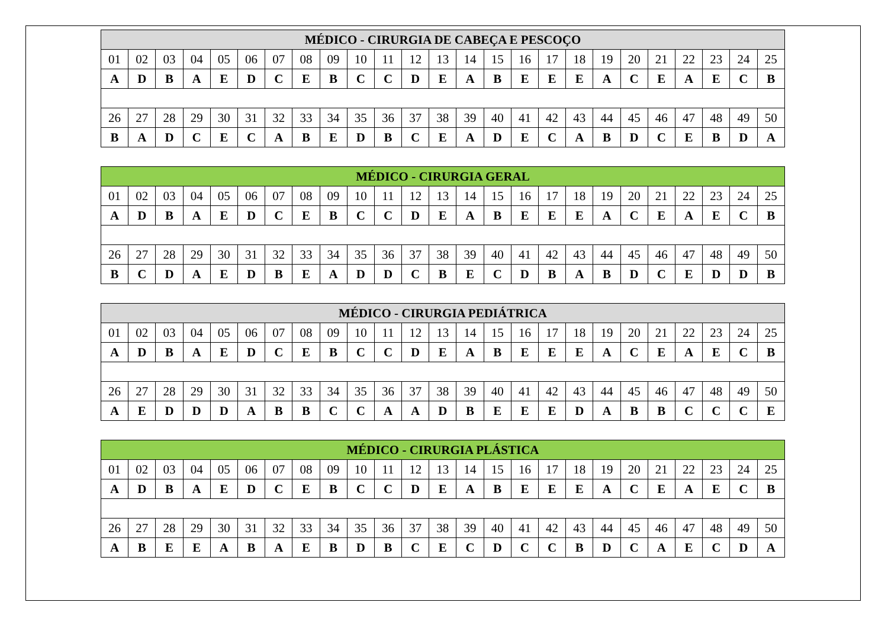| MÉDICO - CIRURGIA DE CABEÇA E PESCOÇO | | | | | | | | | | | | | | | | | | | | | | | | |
| --- | --- | --- | --- | --- | --- | --- | --- | --- | --- | --- | --- | --- | --- | --- | --- | --- | --- | --- | --- | --- | --- | --- | --- | --- |
| 01 | 02 | 03 | 04 | 05 | 06 | 07 | 08 | 09 | 10 | 11 | 12 | 13 | 14 | 15 | 16 | 17 | 18 | 19 | 20 | 21 | 22 | 23 | 24 | 25 |
| A | D | B | A | E | D | C | E | B | C | C | D | E | A | B | E | E | E | A | C | E | A | E | C | B |
| 26 | 27 | 28 | 29 | 30 | 31 | 32 | 33 | 34 | 35 | 36 | 37 | 38 | 39 | 40 | 41 | 42 | 43 | 44 | 45 | 46 | 47 | 48 | 49 | 50 |
| B | A | D | C | E | C | A | B | E | D | B | C | E | A | D | E | C | A | B | D | C | E | B | D | A |
| MÉDICO - CIRURGIA GERAL | | | | | | | | | | | | | | | | | | | | | | | | |
| --- | --- | --- | --- | --- | --- | --- | --- | --- | --- | --- | --- | --- | --- | --- | --- | --- | --- | --- | --- | --- | --- | --- | --- | --- |
| 01 | 02 | 03 | 04 | 05 | 06 | 07 | 08 | 09 | 10 | 11 | 12 | 13 | 14 | 15 | 16 | 17 | 18 | 19 | 20 | 21 | 22 | 23 | 24 | 25 |
| A | D | B | A | E | D | C | E | B | C | C | D | E | A | B | E | E | E | A | C | E | A | E | C | B |
| 26 | 27 | 28 | 29 | 30 | 31 | 32 | 33 | 34 | 35 | 36 | 37 | 38 | 39 | 40 | 41 | 42 | 43 | 44 | 45 | 46 | 47 | 48 | 49 | 50 |
| B | C | D | A | E | D | B | E | A | D | D | C | B | E | C | D | B | A | B | D | C | E | D | D | B |
| MÉDICO - CIRURGIA PEDIÁTRICA | | | | | | | | | | | | | | | | | | | | | | | | |
| --- | --- | --- | --- | --- | --- | --- | --- | --- | --- | --- | --- | --- | --- | --- | --- | --- | --- | --- | --- | --- | --- | --- | --- | --- |
| 01 | 02 | 03 | 04 | 05 | 06 | 07 | 08 | 09 | 10 | 11 | 12 | 13 | 14 | 15 | 16 | 17 | 18 | 19 | 20 | 21 | 22 | 23 | 24 | 25 |
| A | D | B | A | E | D | C | E | B | C | C | D | E | A | B | E | E | E | A | C | E | A | E | C | B |
| 26 | 27 | 28 | 29 | 30 | 31 | 32 | 33 | 34 | 35 | 36 | 37 | 38 | 39 | 40 | 41 | 42 | 43 | 44 | 45 | 46 | 47 | 48 | 49 | 50 |
| A | E | D | D | D | A | B | B | C | C | A | A | D | B | E | E | E | D | A | B | B | C | C | C | E |
| MÉDICO - CIRURGIA PLÁSTICA | | | | | | | | | | | | | | | | | | | | | | | | |
| --- | --- | --- | --- | --- | --- | --- | --- | --- | --- | --- | --- | --- | --- | --- | --- | --- | --- | --- | --- | --- | --- | --- | --- | --- |
| 01 | 02 | 03 | 04 | 05 | 06 | 07 | 08 | 09 | 10 | 11 | 12 | 13 | 14 | 15 | 16 | 17 | 18 | 19 | 20 | 21 | 22 | 23 | 24 | 25 |
| A | D | B | A | E | D | C | E | B | C | C | D | E | A | B | E | E | E | A | C | E | A | E | C | B |
| 26 | 27 | 28 | 29 | 30 | 31 | 32 | 33 | 34 | 35 | 36 | 37 | 38 | 39 | 40 | 41 | 42 | 43 | 44 | 45 | 46 | 47 | 48 | 49 | 50 |
| A | B | E | E | A | B | A | E | B | D | B | C | E | C | D | C | C | B | D | C | A | E | C | D | A |